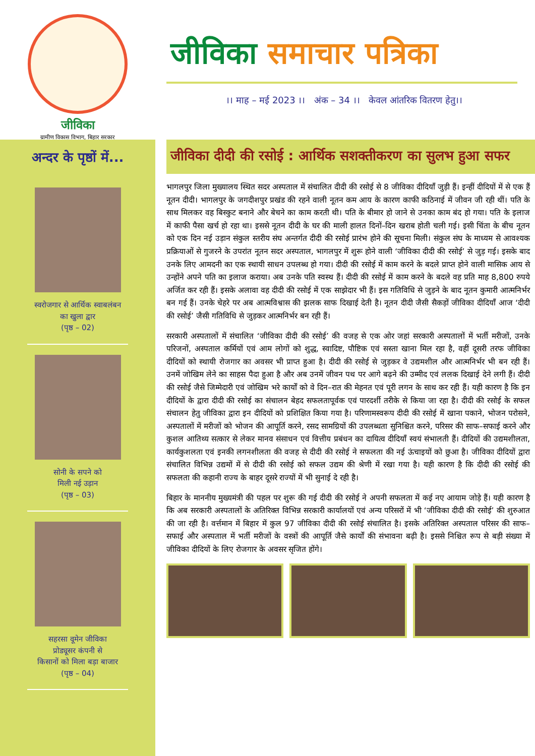जीविका
ग्रामीण विकास विभाग, बिहार सरकार
जीविका समाचार पत्रिका
।। माह – मई 2023 ।। अंक – 34 ।। केवल आंतरिक वितरण हेतु।।
अन्दर के पृष्ठों में...
स्वरोजगार से आर्थिक स्वाबलंबन
का खुला द्वार
(पृष्ठ – 02)
सोनी के सपने को
मिली नई उड़ान
(पृष्ठ – 03)
सहरसा वूमेन जीविका
प्रोड्यूसर कंपनी से
किसानों को मिला बड़ा बाजार
(पृष्ठ – 04)
जीविका दीदी की रसोई : आर्थिक सशक्तीकरण का सुलभ हुआ सफर
भागलपुर जिला मुख्यालय स्थित सदर अस्पताल में संचालित दीदी की रसोई से 8 जीविका दीदियाँ जुड़ी हैं। इन्हीं दीदियों में से एक हैं नूतन दीदी। भागलपुर के जगदीशपुर प्रखंड की रहने वाली नूतन कम आय के कारण काफी कठिनाई में जीवन जी रही थीं। पति के साथ मिलकर वह बिस्कुट बनाने और बेचने का काम करती थी। पति के बीमार हो जाने से उनका काम बंद हो गया। पति के इलाज में काफी पैसा खर्च हो रहा था। इससे नूतन दीदी के घर की माली हालत दिनों–दिन खराब होती चली गई। इसी चिंता के बीच नूतन को एक दिन नई उड़ान संकुल स्तरीय संघ अन्तर्गत दीदी की रसोई प्रारंभ होने की सूचना मिली। संकुल संघ के माध्यम से आवश्यक प्रक्रियाओं से गुजरने के उपरांत नूतन सदर अस्पताल, भागलपुर में शुरू होने वाली ‘जीविका दीदी की रसोई’ से जुड़ गई। इसके बाद उनके लिए आमदनी का एक स्थायी साधन उपलब्ध हो गया। दीदी की रसोई में काम करने के बदले प्राप्त होने वाली मासिक आय से उन्होंने अपने पति का इलाज कराया। अब उनके पति स्वस्थ हैं। दीदी की रसोई में काम करने के बदले वह प्रति माह 8,800 रुपये अर्जित कर रही हैं। इसके अलावा वह दीदी की रसोई में एक साझेदार भी हैं। इस गतिविधि से जुड़ने के बाद नूतन कुमारी आत्मनिर्भर बन गई हैं। उनके चेहरे पर अब आत्मविश्वास की झलक साफ दिखाई देती है। नूतन दीदी जैसी सैकड़ों जीविका दीदियाँ आज ‘दीदी की रसोई’ जैसी गतिविधि से जुड़कर आत्मनिर्भर बन रही हैं।
सरकारी अस्पतालों में संचालित ‘जीविका दीदी की रसोई’ की वजह से एक ओर जहां सरकारी अस्पतालों में भर्ती मरीजों, उनके परिजनों, अस्पताल कर्मियों एवं आम लोगों को शुद्ध, स्वादिष्ट, पौष्टिक एवं सस्ता खाना मिल रहा है, वहीं दूसरी तरफ जीविका दीदियों को स्थायी रोजगार का अवसर भी प्राप्त हुआ है। दीदी की रसोई से जुड़कर वे उद्यमशील और आत्मनिर्भर भी बन रही हैं। उनमें जोखिम लेने का साहस पैदा हुआ है और अब उनमें जीवन पथ पर आगे बढ़ने की उम्मीद एवं ललक दिखाई देने लगी हैं। दीदी की रसोई जैसे जिम्मेदारी एवं जोखिम भरे कार्यों को वे दिन–रात की मेहनत एवं पूरी लगन के साथ कर रही हैं। यही कारण है कि इन दीदियों के द्वारा दीदी की रसोई का संचालन बेहद सफलतापूर्वक एवं पारदर्शी तरीके से किया जा रहा है। दीदी की रसोई के सफल संचालन हेतु जीविका द्वारा इन दीदियों को प्रशिक्षित किया गया है। परिणामस्वरूप दीदी की रसोई में खाना पकाने, भोजन परोसने, अस्पतालों में मरीजों को भोजन की आपूर्ति करने, रसद सामग्रियों की उपलब्धता सुनिश्चित करने, परिसर की साफ–सफाई करने और कुशल आतिथ्य सत्कार से लेकर मानव संसाधन एवं वित्तीय प्रबंधन का दायित्व दीदियाँ स्वयं संभालती हैं। दीदियों की उद्यमशीलता, कार्यकुशलता एवं इनकी लगनशीलता की वजह से दीदी की रसोई ने सफलता की नई ऊंचाइयों को छुआ है। जीविका दीदियों द्वारा संचालित विभिन्न उद्यमों में से दीदी की रसोई को सफल उद्यम की श्रेणी में रखा गया है। यही कारण है कि दीदी की रसोई की सफलता की कहानी राज्य के बाहर दूसरे राज्यों में भी सुनाई दे रही है।
बिहार के माननीय मुख्यमंत्री की पहल पर शुरू की गई दीदी की रसोई ने अपनी सफलता में कई नए आयाम जोड़े हैं। यही कारण है कि अब सरकारी अस्पतालों के अतिरिक्त विभिन्न सरकारी कार्यालयों एवं अन्य परिसरों में भी ‘जीविका दीदी की रसोई’ की शुरुआत की जा रही है। वर्त्तमान में बिहार में कुल 97 जीविका दीदी की रसोई संचालित है। इसके अतिरिक्त अस्पताल परिसर की साफ–सफाई और अस्पताल में भर्ती मरीजों के वस्त्रों की आपूर्ति जैसे कार्यों की संभावना बढ़ी है। इससे निश्चित रूप से बड़ी संख्या में जीविका दीदियों के लिए रोजगार के अवसर सृजित होंगे।